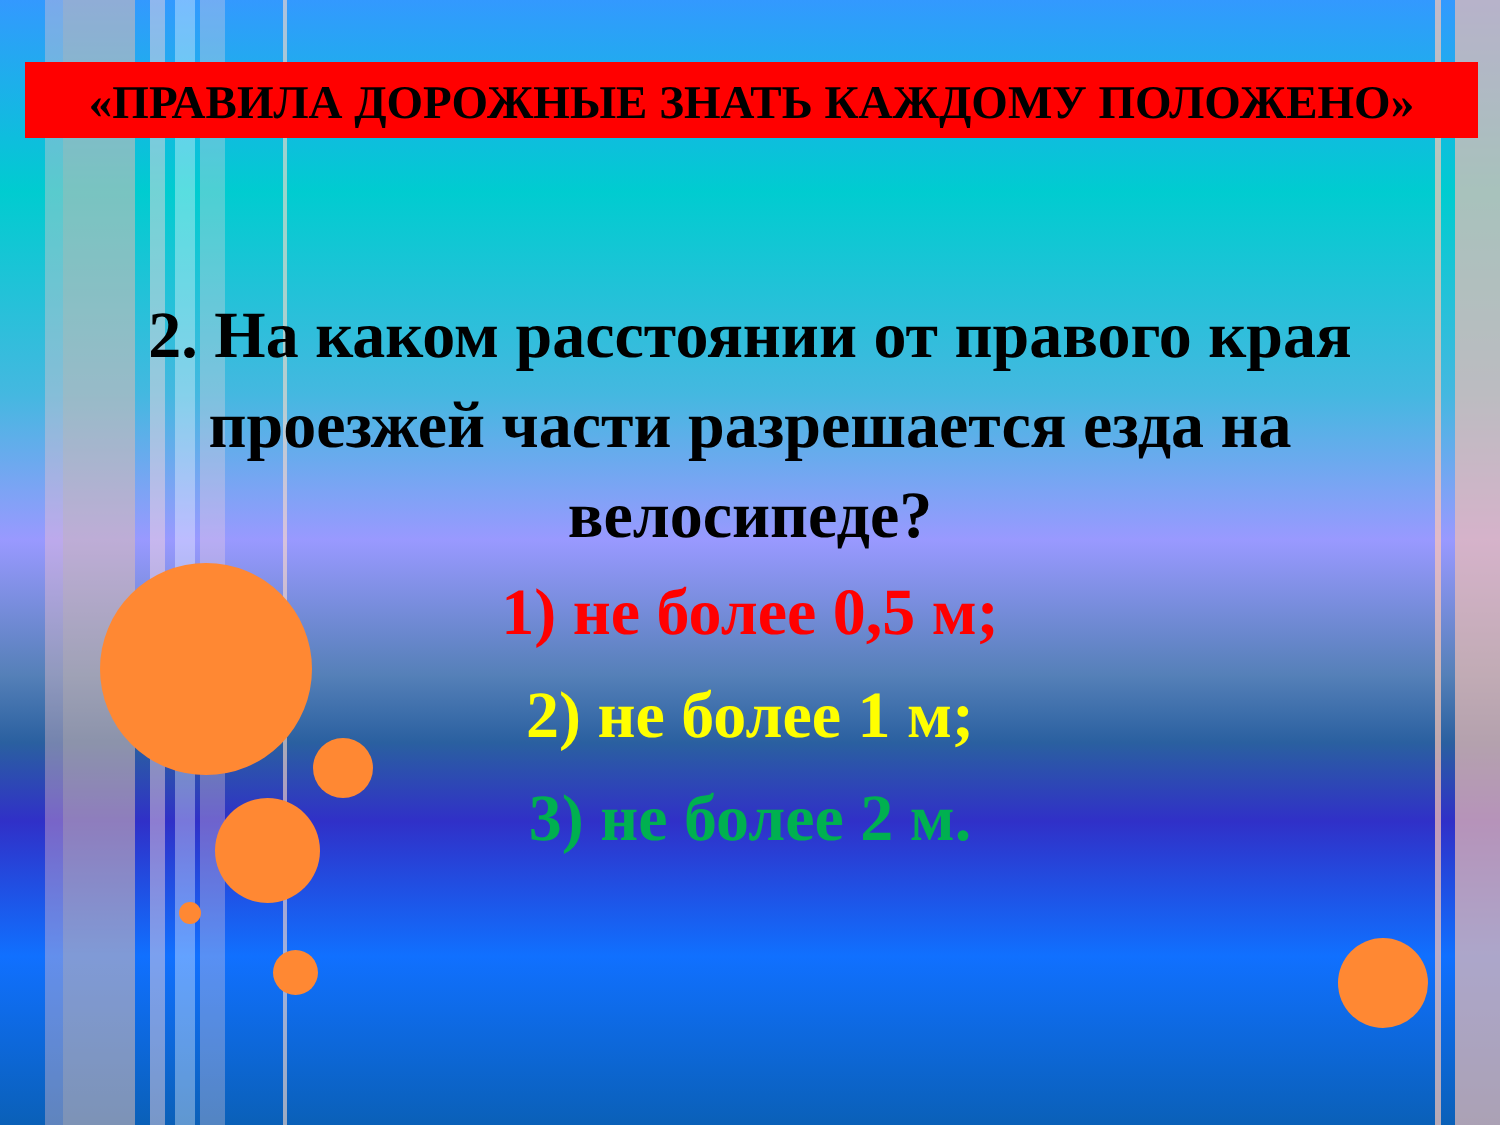«ПРАВИЛА ДОРОЖНЫЕ ЗНАТЬ КАЖДОМУ ПОЛОЖЕНО»
2. На каком расстоянии от правого края проезжей части разрешается езда на велосипеде?
1) не более 0,5 м;
2) не более 1 м;
3) не более 2 м.